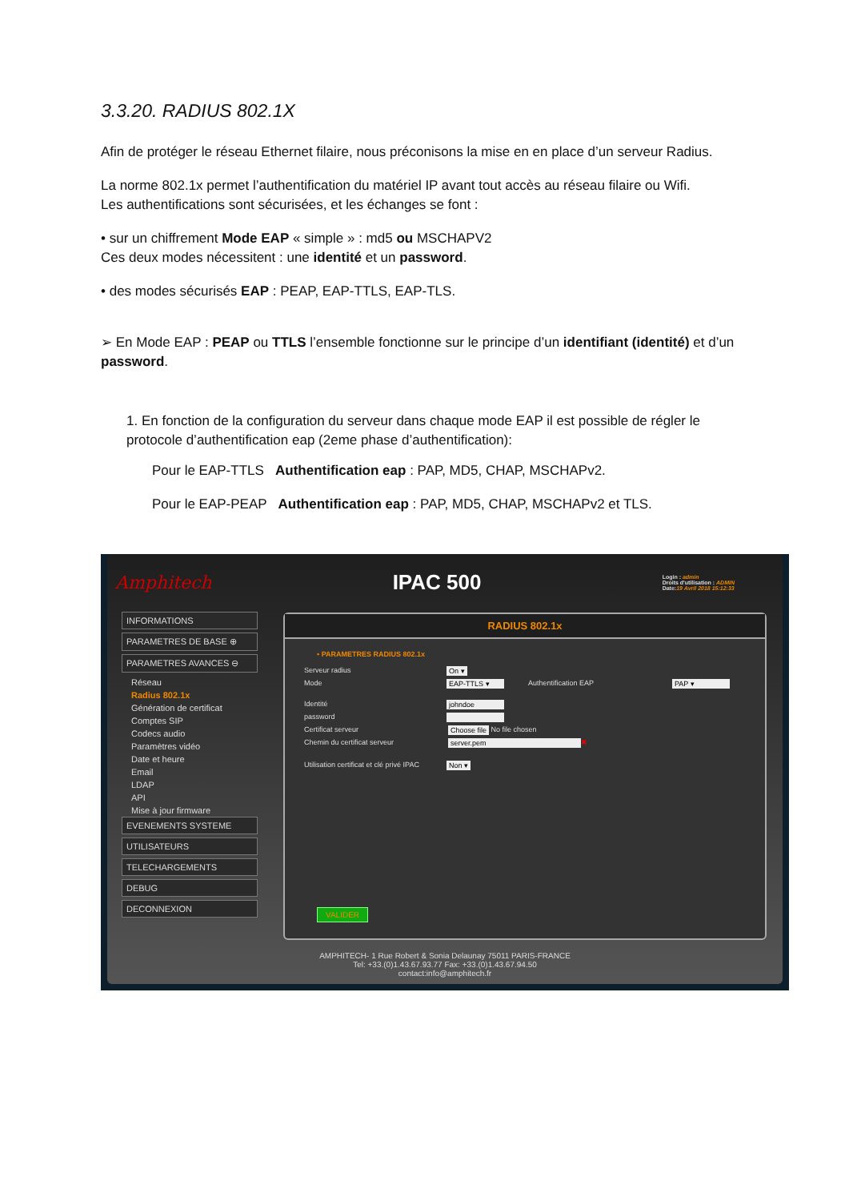3.3.20. RADIUS 802.1X
Afin de protéger le réseau Ethernet filaire, nous préconisons la mise en en place d’un serveur Radius.
La norme 802.1x permet l’authentification du matériel IP avant tout accès au réseau filaire ou Wifi.
Les authentifications sont sécurisées, et les échanges se font :
• sur un chiffrement Mode EAP « simple » : md5 ou MSCHAPV2
Ces deux modes nécessitent : une identité et un password.
• des modes sécurisés EAP : PEAP, EAP-TTLS, EAP-TLS.
➢ En Mode EAP : PEAP ou TTLS l’ensemble fonctionne sur le principe d’un identifiant (identité) et d’un password.
1. En fonction de la configuration du serveur dans chaque mode EAP il est possible de régler le protocole d’authentification eap (2eme phase d’authentification):
Pour le EAP-TTLS Authentification eap : PAP, MD5, CHAP, MSCHAPv2.
Pour le EAP-PEAP Authentification eap : PAP, MD5, CHAP, MSCHAPv2 et TLS.
Amphitech IPAC 500 Login : admin
Droits d'utilisation : ADMIN
Date:19 Avril 2018 15:12:33
INFORMATIONS
PARAMETRES DE BASE ⊕
PARAMETRES AVANCES ⊖
Réseau
Radius 802.1x
Génération de certificat
Comptes SIP
Codecs audio
Paramètres vidéo
Date et heure
Email
LDAP
API
Mise à jour firmware
EVENEMENTS SYSTEME
UTILISATEURS
TELECHARGEMENTS
DEBUG
DECONNEXION
RADIUS 802.1x
• PARAMETRES RADIUS 802.1x
Serveur radius On ▾
Mode EAP-TTLS ▾ Authentification EAP PAP ▾
Identité johndoe
password
Certificat serveur Choose file No file chosen
Chemin du certificat serveur server.pem ✖
Utilisation certificat et clé privé IPAC Non ▾
VALIDER
AMPHITECH- 1 Rue Robert & Sonia Delaunay 75011 PARIS-FRANCE
Tel: +33.(0)1.43.67.93.77 Fax: +33.(0)1.43.67.94.50
contact:info@amphitech.fr